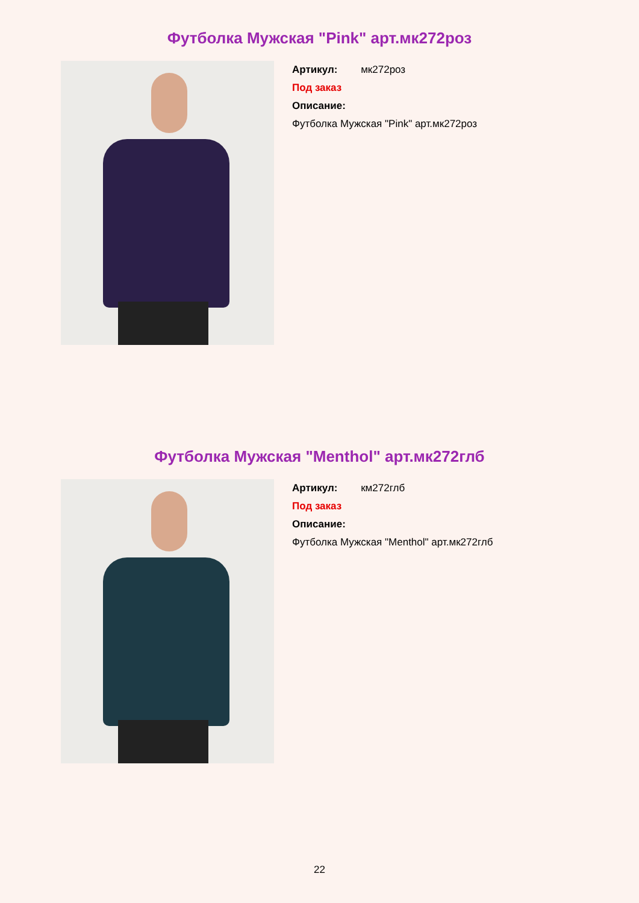Футболка Мужская "Pink" арт.мк272роз
Артикул: мк272роз
Под заказ
Описание:
Футболка Мужская "Pink" арт.мк272роз
Футболка Мужская "Menthol" арт.мк272глб
Артикул: км272глб
Под заказ
Описание:
Футболка Мужская "Menthol" арт.мк272глб
22